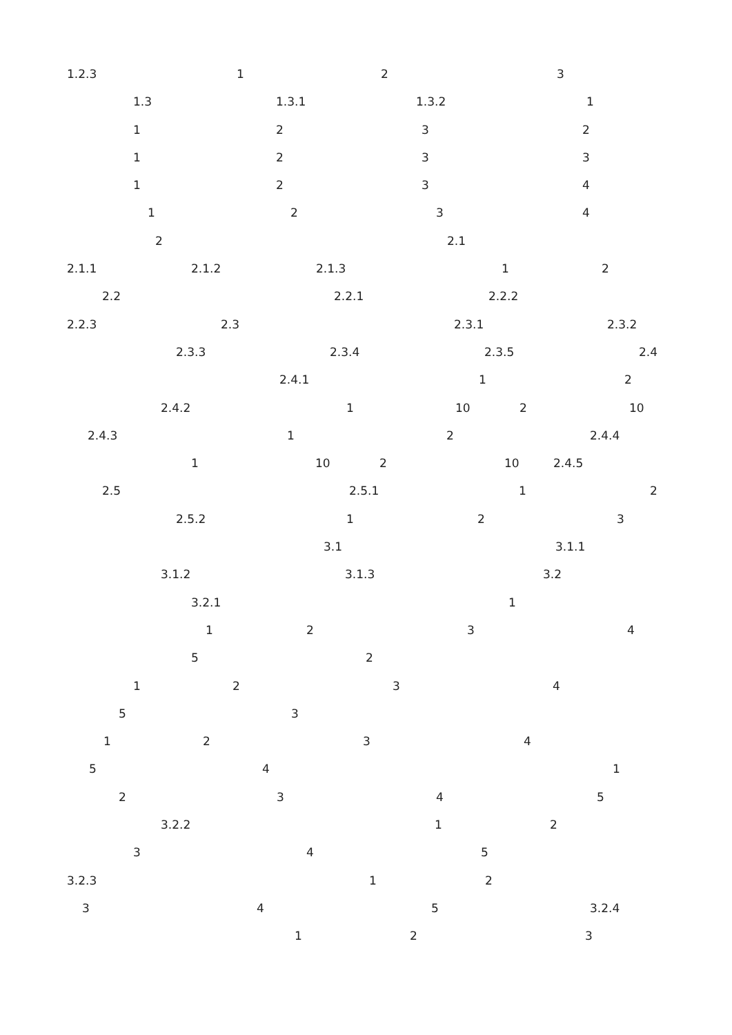1.2.3 1 2 3
1.3 1.3.1 1.3.2 1
1 2 3 2
1 2 3 3
1 2 3 4
1 2 3 4
2 2.1
2.1.1 2.1.2 2.1.3 1 2
2.2 2.2.1 2.2.2
2.2.3 2.3 2.3.1 2.3.2
2.3.3 2.3.4 2.3.5 2.4
2.4.1 1 2
2.4.2 1 10 2 10
2.4.3 1 2 2.4.4
1 10 2 10 2.4.5
2.5 2.5.1 1 2
2.5.2 1 2 3
3.1 3.1.1
3.1.2 3.1.3 3.2
3.2.1 1
1 2 3 4
5 2
1 2 3 4
5 3
1 2 3 4
5 4 1
2 3 4 5
3.2.2 1 2
3 4 5
3.2.3 1 2
3 4 5 3.2.4
1 2 3